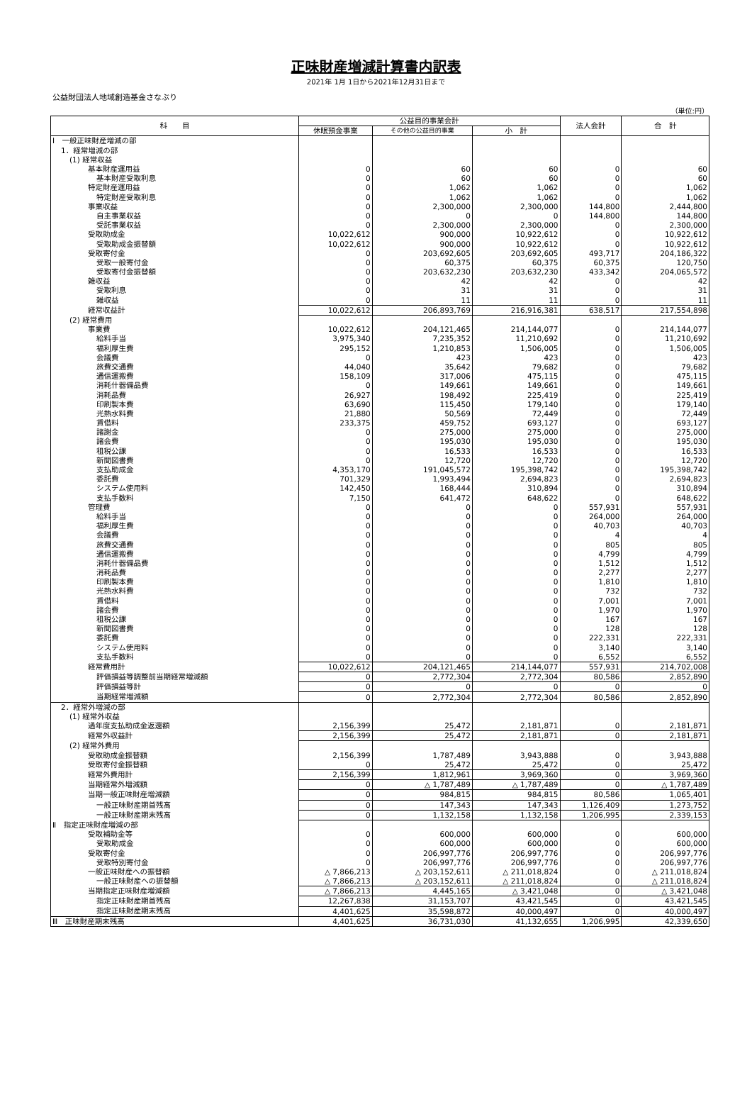正味財産増減計算書内訳表
2021年 1月 1日から2021年12月31日まで
公益財団法人地域創造基金さなぶり
（単位:円）
| 科 目 | 公益目的事業会計 | | | 法人会計 | 合 計 |
| --- | --- | --- | --- | --- | --- |
| | 休眠預金事業 | その他の公益目的事業 | 小 計 | | |
| Ⅰ 一般正味財産増減の部 | | | | | |
| 1．経常増減の部 | | | | | |
| (1) 経常収益 | | | | | |
| 基本財産運用益 | 0 | 60 | 60 | 0 | 60 |
| 基本財産受取利息 | 0 | 60 | 60 | 0 | 60 |
| 特定財産運用益 | 0 | 1,062 | 1,062 | 0 | 1,062 |
| 特定財産受取利息 | 0 | 1,062 | 1,062 | 0 | 1,062 |
| 事業収益 | 0 | 2,300,000 | 2,300,000 | 144,800 | 2,444,800 |
| 自主事業収益 | 0 | 0 | 0 | 144,800 | 144,800 |
| 受託事業収益 | 0 | 2,300,000 | 2,300,000 | 0 | 2,300,000 |
| 受取助成金 | 10,022,612 | 900,000 | 10,922,612 | 0 | 10,922,612 |
| 受取助成金振替額 | 10,022,612 | 900,000 | 10,922,612 | 0 | 10,922,612 |
| 受取寄付金 | 0 | 203,692,605 | 203,692,605 | 493,717 | 204,186,322 |
| 受取一般寄付金 | 0 | 60,375 | 60,375 | 60,375 | 120,750 |
| 受取寄付金振替額 | 0 | 203,632,230 | 203,632,230 | 433,342 | 204,065,572 |
| 雑収益 | 0 | 42 | 42 | 0 | 42 |
| 受取利息 | 0 | 31 | 31 | 0 | 31 |
| 雑収益 | 0 | 11 | 11 | 0 | 11 |
| 経常収益計 | 10,022,612 | 206,893,769 | 216,916,381 | 638,517 | 217,554,898 |
| (2) 経常費用 | | | | | |
| 事業費 | 10,022,612 | 204,121,465 | 214,144,077 | 0 | 214,144,077 |
| 給料手当 | 3,975,340 | 7,235,352 | 11,210,692 | 0 | 11,210,692 |
| 福利厚生費 | 295,152 | 1,210,853 | 1,506,005 | 0 | 1,506,005 |
| 会議費 | 0 | 423 | 423 | 0 | 423 |
| 旅費交通費 | 44,040 | 35,642 | 79,682 | 0 | 79,682 |
| 通信運搬費 | 158,109 | 317,006 | 475,115 | 0 | 475,115 |
| 消耗什器備品費 | 0 | 149,661 | 149,661 | 0 | 149,661 |
| 消耗品費 | 26,927 | 198,492 | 225,419 | 0 | 225,419 |
| 印刷製本費 | 63,690 | 115,450 | 179,140 | 0 | 179,140 |
| 光熱水料費 | 21,880 | 50,569 | 72,449 | 0 | 72,449 |
| 賃借料 | 233,375 | 459,752 | 693,127 | 0 | 693,127 |
| 諸謝金 | 0 | 275,000 | 275,000 | 0 | 275,000 |
| 諸会費 | 0 | 195,030 | 195,030 | 0 | 195,030 |
| 租税公課 | 0 | 16,533 | 16,533 | 0 | 16,533 |
| 新聞図書費 | 0 | 12,720 | 12,720 | 0 | 12,720 |
| 支払助成金 | 4,353,170 | 191,045,572 | 195,398,742 | 0 | 195,398,742 |
| 委託費 | 701,329 | 1,993,494 | 2,694,823 | 0 | 2,694,823 |
| システム使用料 | 142,450 | 168,444 | 310,894 | 0 | 310,894 |
| 支払手数料 | 7,150 | 641,472 | 648,622 | 0 | 648,622 |
| 管理費 | 0 | 0 | 0 | 557,931 | 557,931 |
| 給料手当 | 0 | 0 | 0 | 264,000 | 264,000 |
| 福利厚生費 | 0 | 0 | 0 | 40,703 | 40,703 |
| 会議費 | 0 | 0 | 0 | 4 | 4 |
| 旅費交通費 | 0 | 0 | 0 | 805 | 805 |
| 通信運搬費 | 0 | 0 | 0 | 4,799 | 4,799 |
| 消耗什器備品費 | 0 | 0 | 0 | 1,512 | 1,512 |
| 消耗品費 | 0 | 0 | 0 | 2,277 | 2,277 |
| 印刷製本費 | 0 | 0 | 0 | 1,810 | 1,810 |
| 光熱水料費 | 0 | 0 | 0 | 732 | 732 |
| 賃借料 | 0 | 0 | 0 | 7,001 | 7,001 |
| 諸会費 | 0 | 0 | 0 | 1,970 | 1,970 |
| 租税公課 | 0 | 0 | 0 | 167 | 167 |
| 新聞図書費 | 0 | 0 | 0 | 128 | 128 |
| 委託費 | 0 | 0 | 0 | 222,331 | 222,331 |
| システム使用料 | 0 | 0 | 0 | 3,140 | 3,140 |
| 支払手数料 | 0 | 0 | 0 | 6,552 | 6,552 |
| 経常費用計 | 10,022,612 | 204,121,465 | 214,144,077 | 557,931 | 214,702,008 |
| 評価損益等調整前当期経常増減額 | 0 | 2,772,304 | 2,772,304 | 80,586 | 2,852,890 |
| 評価損益等計 | 0 | 0 | 0 | 0 | 0 |
| 当期経常増減額 | 0 | 2,772,304 | 2,772,304 | 80,586 | 2,852,890 |
| 2．経常外増減の部 | | | | | |
| (1) 経常外収益 | | | | | |
| 過年度支払助成金返還額 | 2,156,399 | 25,472 | 2,181,871 | 0 | 2,181,871 |
| 経常外収益計 | 2,156,399 | 25,472 | 2,181,871 | 0 | 2,181,871 |
| (2) 経常外費用 | | | | | |
| 受取助成金振替額 | 2,156,399 | 1,787,489 | 3,943,888 | 0 | 3,943,888 |
| 受取寄付金振替額 | 0 | 25,472 | 25,472 | 0 | 25,472 |
| 経常外費用計 | 2,156,399 | 1,812,961 | 3,969,360 | 0 | 3,969,360 |
| 当期経常外増減額 | 0 | △ 1,787,489 | △ 1,787,489 | 0 | △ 1,787,489 |
| 当期一般正味財産増減額 | 0 | 984,815 | 984,815 | 80,586 | 1,065,401 |
| 一般正味財産期首残高 | 0 | 147,343 | 147,343 | 1,126,409 | 1,273,752 |
| 一般正味財産期末残高 | 0 | 1,132,158 | 1,132,158 | 1,206,995 | 2,339,153 |
| Ⅱ 指定正味財産増減の部 | | | | | |
| 受取補助金等 | 0 | 600,000 | 600,000 | 0 | 600,000 |
| 受取助成金 | 0 | 600,000 | 600,000 | 0 | 600,000 |
| 受取寄付金 | 0 | 206,997,776 | 206,997,776 | 0 | 206,997,776 |
| 受取特別寄付金 | 0 | 206,997,776 | 206,997,776 | 0 | 206,997,776 |
| 一般正味財産への振替額 | △ 7,866,213 | △ 203,152,611 | △ 211,018,824 | 0 | △ 211,018,824 |
| 一般正味財産への振替額 | △ 7,866,213 | △ 203,152,611 | △ 211,018,824 | 0 | △ 211,018,824 |
| 当期指定正味財産増減額 | △ 7,866,213 | 4,445,165 | △ 3,421,048 | 0 | △ 3,421,048 |
| 指定正味財産期首残高 | 12,267,838 | 31,153,707 | 43,421,545 | 0 | 43,421,545 |
| 指定正味財産期末残高 | 4,401,625 | 35,598,872 | 40,000,497 | 0 | 40,000,497 |
| Ⅲ 正味財産期末残高 | 4,401,625 | 36,731,030 | 41,132,655 | 1,206,995 | 42,339,650 |